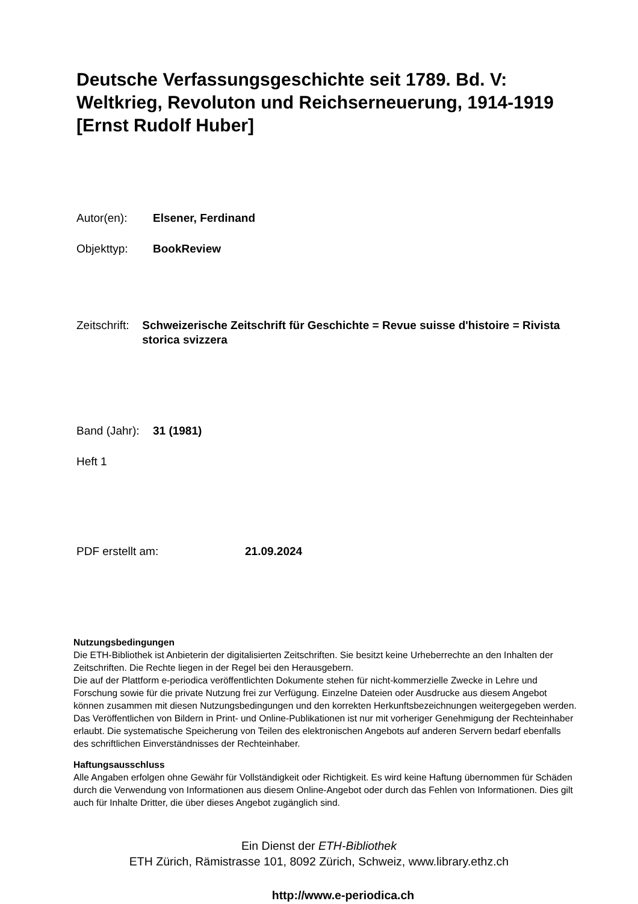Deutsche Verfassungsgeschichte seit 1789. Bd. V: Weltkrieg, Revoluton und Reichserneuerung, 1914-1919 [Ernst Rudolf Huber]
Autor(en): Elsener, Ferdinand
Objekttyp: BookReview
Zeitschrift:
Schweizerische Zeitschrift für Geschichte = Revue suisse d'histoire = Rivista storica svizzera
Band (Jahr):
31 (1981)
Heft 1
PDF erstellt am: 21.09.2024
Nutzungsbedingungen
Die ETH-Bibliothek ist Anbieterin der digitalisierten Zeitschriften. Sie besitzt keine Urheberrechte an den Inhalten der Zeitschriften. Die Rechte liegen in der Regel bei den Herausgebern.
Die auf der Plattform e-periodica veröffentlichten Dokumente stehen für nicht-kommerzielle Zwecke in Lehre und Forschung sowie für die private Nutzung frei zur Verfügung. Einzelne Dateien oder Ausdrucke aus diesem Angebot können zusammen mit diesen Nutzungsbedingungen und den korrekten Herkunftsbezeichnungen weitergegeben werden.
Das Veröffentlichen von Bildern in Print- und Online-Publikationen ist nur mit vorheriger Genehmigung der Rechteinhaber erlaubt. Die systematische Speicherung von Teilen des elektronischen Angebots auf anderen Servern bedarf ebenfalls des schriftlichen Einverständnisses der Rechteinhaber.
Haftungsausschluss
Alle Angaben erfolgen ohne Gewähr für Vollständigkeit oder Richtigkeit. Es wird keine Haftung übernommen für Schäden durch die Verwendung von Informationen aus diesem Online-Angebot oder durch das Fehlen von Informationen. Dies gilt auch für Inhalte Dritter, die über dieses Angebot zugänglich sind.
Ein Dienst der ETH-Bibliothek
ETH Zürich, Rämistrasse 101, 8092 Zürich, Schweiz, www.library.ethz.ch
http://www.e-periodica.ch